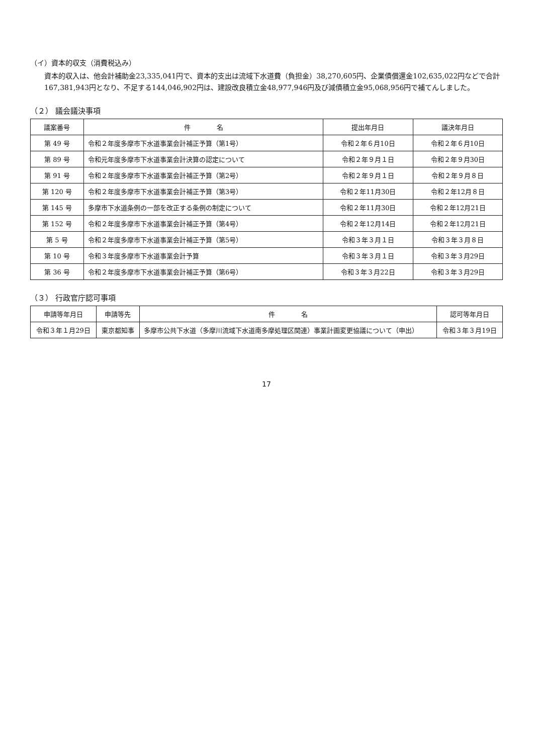（イ）資本的収支（消費税込み）
資本的収入は、他会計補助金23,335,041円で、資本的支出は流域下水道費（負担金）38,270,605円、企業債償還金102,635,022円などで合計167,381,943円となり、不足する144,046,902円は、建設改良積立金48,977,946円及び減債積立金95,068,956円で補てんしました。
（２） 議会議決事項
| 議案番号 | 件 名 | 提出年月日 | 議決年月日 |
| --- | --- | --- | --- |
| 第 49 号 | 令和２年度多摩市下水道事業会計補正予算（第1号） | 令和２年６月10日 | 令和２年６月10日 |
| 第 89 号 | 令和元年度多摩市下水道事業会計決算の認定について | 令和２年９月１日 | 令和２年９月30日 |
| 第 91 号 | 令和２年度多摩市下水道事業会計補正予算（第2号） | 令和２年９月１日 | 令和２年９月８日 |
| 第 120 号 | 令和２年度多摩市下水道事業会計補正予算（第3号） | 令和２年11月30日 | 令和２年12月８日 |
| 第 145 号 | 多摩市下水道条例の一部を改正する条例の制定について | 令和２年11月30日 | 令和２年12月21日 |
| 第 152 号 | 令和２年度多摩市下水道事業会計補正予算（第4号） | 令和２年12月14日 | 令和２年12月21日 |
| 第 5 号 | 令和２年度多摩市下水道事業会計補正予算（第5号） | 令和３年３月１日 | 令和３年３月８日 |
| 第 10 号 | 令和３年度多摩市下水道事業会計予算 | 令和３年３月１日 | 令和３年３月29日 |
| 第 36 号 | 令和２年度多摩市下水道事業会計補正予算（第6号） | 令和３年３月22日 | 令和３年３月29日 |
（３） 行政官庁認可事項
| 申請等年月日 | 申請等先 | 件 名 | 認可等年月日 |
| --- | --- | --- | --- |
| 令和３年１月29日 | 東京都知事 | 多摩市公共下水道（多摩川流域下水道南多摩処理区関連）事業計画変更協議について（申出） | 令和３年３月19日 |
17